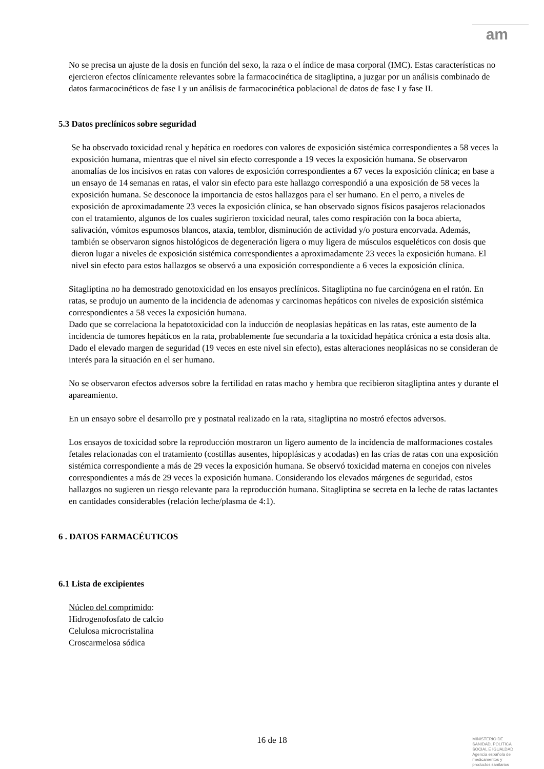am
No se precisa un ajuste de la dosis en función del sexo, la raza o el índice de masa corporal (IMC). Estas características no ejercieron efectos clínicamente relevantes sobre la farmacocinética de sitagliptina, a juzgar por un análisis combinado de datos farmacocinéticos de fase I y un análisis de farmacocinética poblacional de datos de fase I y fase II.
5.3 Datos preclínicos sobre seguridad
Se ha observado toxicidad renal y hepática en roedores con valores de exposición sistémica correspondientes a 58 veces la exposición humana, mientras que el nivel sin efecto corresponde a 19 veces la exposición humana. Se observaron anomalías de los incisivos en ratas con valores de exposición correspondientes a 67 veces la exposición clínica; en base a un ensayo de 14 semanas en ratas, el valor sin efecto para este hallazgo correspondió a una exposición de 58 veces la exposición humana. Se desconoce la importancia de estos hallazgos para el ser humano. En el perro, a niveles de exposición de aproximadamente 23 veces la exposición clínica, se han observado signos físicos pasajeros relacionados con el tratamiento, algunos de los cuales sugirieron toxicidad neural, tales como respiración con la boca abierta, salivación, vómitos espumosos blancos, ataxia, temblor, disminución de actividad y/o postura encorvada. Además, también se observaron signos histológicos de degeneración ligera o muy ligera de músculos esqueléticos con dosis que dieron lugar a niveles de exposición sistémica correspondientes a aproximadamente 23 veces la exposición humana. El nivel sin efecto para estos hallazgos se observó a una exposición correspondiente a 6 veces la exposición clínica.
Sitagliptina no ha demostrado genotoxicidad en los ensayos preclínicos. Sitagliptina no fue carcinógena en el ratón. En ratas, se produjo un aumento de la incidencia de adenomas y carcinomas hepáticos con niveles de exposición sistémica correspondientes a 58 veces la exposición humana.
Dado que se correlaciona la hepatotoxicidad con la inducción de neoplasias hepáticas en las ratas, este aumento de la incidencia de tumores hepáticos en la rata, probablemente fue secundaria a la toxicidad hepática crónica a esta dosis alta. Dado el elevado margen de seguridad (19 veces en este nivel sin efecto), estas alteraciones neoplásicas no se consideran de interés para la situación en el ser humano.
No se observaron efectos adversos sobre la fertilidad en ratas macho y hembra que recibieron sitagliptina antes y durante el apareamiento.
En un ensayo sobre el desarrollo pre y postnatal realizado en la rata, sitagliptina no mostró efectos adversos.
Los ensayos de toxicidad sobre la reproducción mostraron un ligero aumento de la incidencia de malformaciones costales fetales relacionadas con el tratamiento (costillas ausentes, hipoplásicas y acodadas) en las crías de ratas con una exposición sistémica correspondiente a más de 29 veces la exposición humana. Se observó toxicidad materna en conejos con niveles correspondientes a más de 29 veces la exposición humana. Considerando los elevados márgenes de seguridad, estos hallazgos no sugieren un riesgo relevante para la reproducción humana. Sitagliptina se secreta en la leche de ratas lactantes en cantidades considerables (relación leche/plasma de 4:1).
6 . DATOS FARMACÉUTICOS
6.1 Lista de excipientes
Núcleo del comprimido:
Hidrogenofosfato de calcio
Celulosa microcristalina
Croscarmelosa sódica
16 de 18
MINISTERIO DE
SANIDAD, POLITICA
SOCIAL E IGUALDAD
Agencia española de
medicamentos y
productos sanitarios